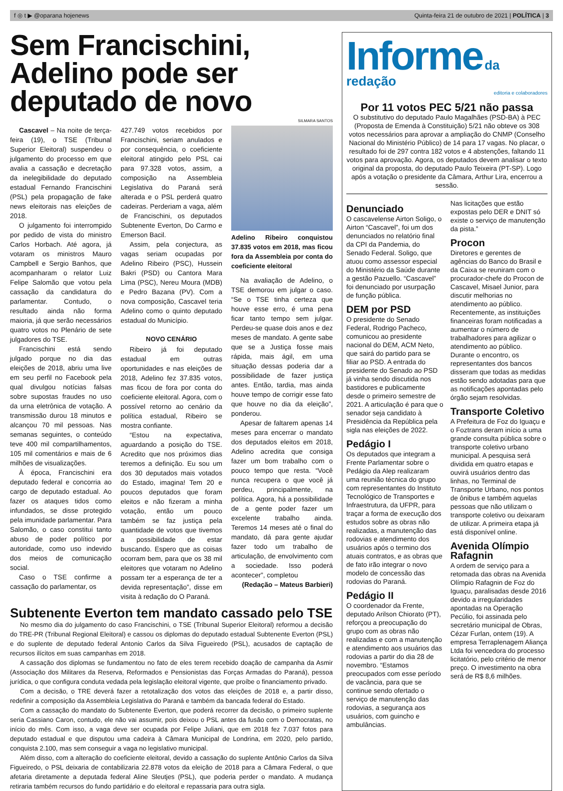f ◎ t ▶ @oparana hojenews Quinta-feira 21 de outubro de 2021 | POLÍTICA | 3
Sem Francischini, Adelino pode ser deputado de novo
SILMARA SANTOS
Cascavel – Na noite de terça-feira (19), o TSE (Tribunal Superior Eleitoral) suspendeu o julgamento do processo em que avalia a cassação e decretação da inelegibilidade do deputado estadual Fernando Francischini (PSL) pela propagação de fake news eleitorais nas eleições de 2018.
O julgamento foi interrompido por pedido de vista do ministro Carlos Horbach. Até agora, já votaram os ministros Mauro Campbell e Sergio Banhos, que acompanharam o relator Luiz Felipe Salomão que votou pela cassação da candidatura do parlamentar. Contudo, o resultado ainda não forma maioria, já que serão necessários quatro votos no Plenário de sete julgadores do TSE.
Francischini está sendo julgado porque no dia das eleições de 2018, abriu uma live em seu perfil no Facebook pela qual divulgou notícias falsas sobre supostas fraudes no uso da urna eletrônica de votação. A transmissão durou 18 minutos e alcançou 70 mil pessoas. Nas semanas seguintes, o conteúdo teve 400 mil compartilhamentos, 105 mil comentários e mais de 6 milhões de visualizações.
À época, Francischini era deputado federal e concorria ao cargo de deputado estadual. Ao fazer os ataques tidos como infundados, se disse protegido pela imunidade parlamentar. Para Salomão, o caso constitui tanto abuso de poder político por autoridade, como uso indevido dos meios de comunicação social.
Caso o TSE confirme a cassação do parlamentar, os
427.749 votos recebidos por Francischini, seriam anulados e por consequência, o coeficiente eleitoral atingido pelo PSL cai para 97.328 votos, assim, a composição na Assembleia Legislativa do Paraná será alterada e o PSL perderá quatro cadeiras. Perderiam a vaga, além de Francischini, os deputados Subtenente Everton, Do Carmo e Emerson Bacil.
Assim, pela conjectura, as vagas seriam ocupadas por Adelino Ribeiro (PSC), Hussein Bakri (PSD) ou Cantora Mara Lima (PSC), Nereu Moura (MDB) e Pedro Bazana (PV). Com a nova composição, Cascavel teria Adelino como o quinto deputado estadual do Município.
NOVO CENÁRIO
Ribeiro já foi deputado estadual em outras oportunidades e nas eleições de 2018, Adelino fez 37.835 votos, mas ficou de fora por conta do coeficiente eleitoral. Agora, com o possível retorno ao cenário da política estadual, Ribeiro se mostra confiante.
“Estou na expectativa, aguardando a posição do TSE. Acredito que nos próximos dias teremos a definição. Eu sou um dos 30 deputados mais votados do Estado, imagina! Tem 20 e poucos deputados que foram eleitos e não fizeram a minha votação, então um pouco também se faz justiça pela quantidade de votos que tivemos a possibilidade de estar buscando. Espero que as coisas ocorram bem, para que os 38 mil eleitores que votaram no Adelino possam ter a esperança de ter a devida representação”, disse em visita à redação do O Paraná.
Adelino Ribeiro conquistou 37.835 votos em 2018, mas ficou fora da Assembleia por conta do coeficiente eleitoral
Na avaliação de Adelino, o TSE demorou em julgar o caso. “Se o TSE tinha certeza que houve esse erro, é uma pena ficar tanto tempo sem julgar. Perdeu-se quase dois anos e dez meses de mandato. A gente sabe que se a Justiça fosse mais rápida, mais ágil, em uma situação dessas poderia dar a possibilidade de fazer justiça antes. Então, tardia, mas ainda houve tempo de corrigir esse fato que houve no dia da eleição”, ponderou.
Apesar de faltarem apenas 14 meses para encerrar o mandato dos deputados eleitos em 2018, Adelino acredita que consiga fazer um bom trabalho com o pouco tempo que resta. “Você nunca recupera o que você já perdeu, principalmente, na política. Agora, há a possibilidade de a gente poder fazer um excelente trabalho ainda. Teremos 14 meses até o final do mandato, dá para gente ajudar fazer todo um trabalho de articulação, de envolvimento com a sociedade. Isso poderá acontecer”, completou
(Redação – Mateus Barbieri)
Subtenente Everton tem mandato cassado pelo TSE
No mesmo dia do julgamento do caso Francischini, o TSE (Tribunal Superior Eleitoral) reformou a decisão do TRE-PR (Tribunal Regional Eleitoral) e cassou os diplomas do deputado estadual Subtenente Everton (PSL) e do suplente de deputado federal Antonio Carlos da Silva Figueiredo (PSL), acusados de captação de recursos ilícitos em suas campanhas em 2018.
A cassação dos diplomas se fundamentou no fato de eles terem recebido doação de campanha da Asmir (Associação dos Militares da Reserva, Reformados e Pensionistas das Forças Armadas do Paraná), pessoa jurídica, o que configura conduta vedada pela legislação eleitoral vigente, que proíbe o financiamento privado.
Com a decisão, o TRE deverá fazer a retotalização dos votos das eleições de 2018 e, a partir disso, redefinir a composição da Assembleia Legislativa do Paraná e também da bancada federal do Estado.
Com a cassação do mandato do Subtenente Everton, que poderá recorrer da decisão, o primeiro suplente seria Cassiano Caron, contudo, ele não vai assumir, pois deixou o PSL antes da fusão com o Democratas, no início do mês. Com isso, a vaga deve ser ocupada por Felipe Juliani, que em 2018 fez 7.037 fotos para deputado estadual e que disputou uma cadeira à Câmara Municipal de Londrina, em 2020, pelo partido, conquista 2.100, mas sem conseguir a vaga no legislativo municipal.
Além disso, com a alteração do coeficiente eleitoral, devido a cassação do suplente Antônio Carlos da Silva Figueiredo, o PSL deixaria de contabilizaria 22.878 votos da eleição de 2018 para a Câmara Federal, o que afetaria diretamente a deputada federal Aline Sleutjes (PSL), que poderia perder o mandato. A mudança retiraria também recursos do fundo partidário e do eleitoral e repassaria para outra sigla.
Informe da redação
editoria e colaboradores
Por 11 votos PEC 5/21 não passa
O substitutivo do deputado Paulo Magalhães (PSD-BA) à PEC (Proposta de Emenda à Constituição) 5/21 não obteve os 308 votos necessários para aprovar a ampliação do CNMP (Conselho Nacional do Ministério Público) de 14 para 17 vagas. No placar, o resultado foi de 297 contra 182 votos e 4 abstenções, faltando 11 votos para aprovação. Agora, os deputados devem analisar o texto original da proposta, do deputado Paulo Teixeira (PT-SP). Logo após a votação o presidente da Câmara, Arthur Lira, encerrou a sessão.
Denunciado
O cascavelense Airton Soligo, o Airton “Cascavel”, foi um dos denunciados no relatório final da CPI da Pandemia, do Senado Federal. Soligo, que atuou como assessor especial do Ministério da Saúde durante a gestão Pazuello. “Cascavel” foi denunciado por usurpação de função pública.
DEM por PSD
O presidente do Senado Federal, Rodrigo Pacheco, comunicou ao presidente nacional do DEM, ACM Neto, que sairá do partido para se filiar ao PSD. A entrada do presidente do Senado ao PSD já vinha sendo discutida nos bastidores e publicamente desde o primeiro semestre de 2021. A articulação é para que o senador seja candidato à Presidência da República pela sigla nas eleições de 2022.
Pedágio I
Os deputados que integram a Frente Parlamentar sobre o Pedágio da Alep realizaram uma reunião técnica do grupo com representantes do Instituto Tecnológico de Transportes e Infraestrutura, da UFPR, para traçar a forma de execução dos estudos sobre as obras não realizadas, a manutenção das rodovias e atendimento dos usuários após o termino dos atuais contratos, e as obras que de fato irão integrar o novo modelo de concessão das rodovias do Paraná.
Pedágio II
O coordenador da Frente, deputado Arilson Chiorato (PT), reforçou a preocupação do grupo com as obras não realizadas e com a manutenção e atendimento aos usuários das rodovias a partir do dia 28 de novembro. “Estamos preocupados com esse período de vacância, para que se continue sendo ofertado o serviço de manutenção das rodovias, a segurança aos usuários, com guincho e ambulâncias.
Nas licitações que estão expostas pelo DER e DNIT só existe o serviço de manutenção da pista.”
Procon
Diretores e gerentes de agências do Banco do Brasil e da Caixa se reuniram com o procurador-chefe do Procon de Cascavel, Misael Junior, para discutir melhorias no atendimento ao público. Recentemente, as instituições financeiras foram notificadas a aumentar o número de trabalhadores para agilizar o atendimento ao público. Durante o encontro, os representantes dos bancos disseram que todas as medidas estão sendo adotadas para que as notificações apontadas pelo órgão sejam resolvidas.
Transporte Coletivo
A Prefeitura de Foz do Iguaçu e o Foztrans deram início a uma grande consulta pública sobre o transporte coletivo urbano municipal. A pesquisa será dividida em quatro etapas e ouvirá usuários dentro das linhas, no Terminal de Transporte Urbano, nos pontos de ônibus e também aquelas pessoas que não utilizam o transporte coletivo ou deixaram de utilizar. A primeira etapa já está disponível online.
Avenida Olímpio Rafagnin
A ordem de serviço para a retomada das obras na Avenida Olímpio Rafagnin de Foz do Iguaçu, paralisadas desde 2016 devido a irregularidades apontadas na Operação Pecúlio, foi assinada pelo secretário municipal de Obras, Cézar Furlan, ontem (19). A empresa Terraplenagem Aliança Ltda foi vencedora do processo licitatório, pelo critério de menor preço. O investimento na obra será de R$ 8,6 milhões.